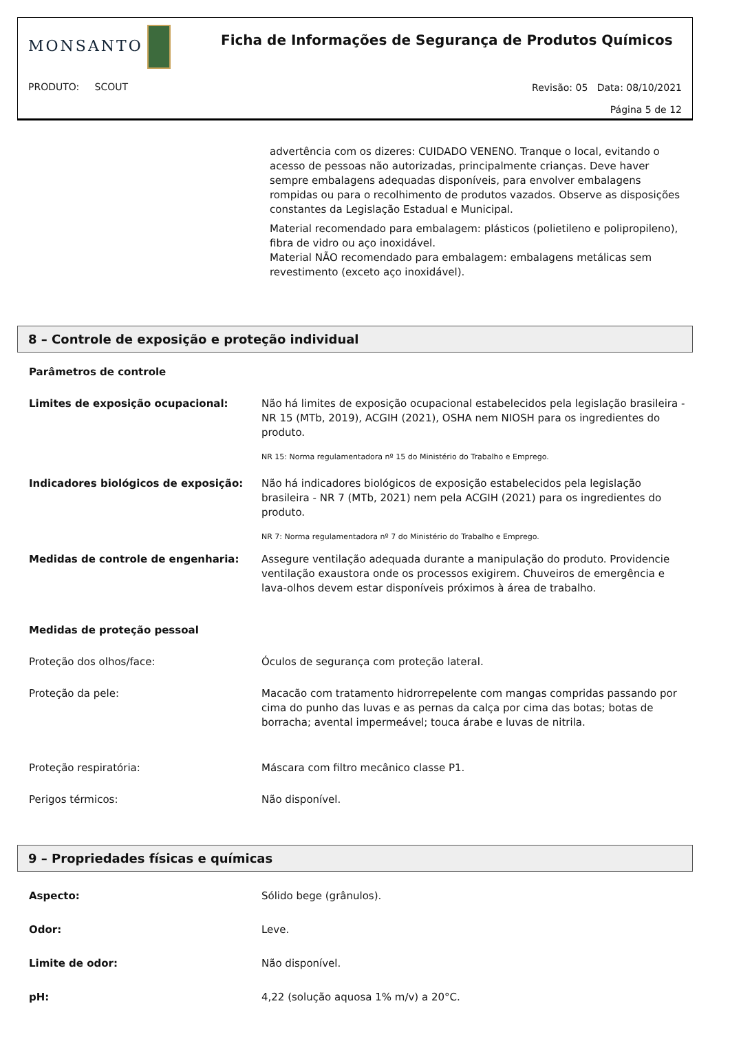MONSANTO
Ficha de Informações de Segurança de Produtos Químicos
PRODUTO: SCOUT
Revisão: 05 Data: 08/10/2021
Página 5 de 12
advertência com os dizeres: CUIDADO VENENO. Tranque o local, evitando o acesso de pessoas não autorizadas, principalmente crianças. Deve haver sempre embalagens adequadas disponíveis, para envolver embalagens rompidas ou para o recolhimento de produtos vazados. Observe as disposições constantes da Legislação Estadual e Municipal.
Material recomendado para embalagem: plásticos (polietileno e polipropileno), fibra de vidro ou aço inoxidável.
Material NÃO recomendado para embalagem: embalagens metálicas sem revestimento (exceto aço inoxidável).
8 – Controle de exposição e proteção individual
Parâmetros de controle
Limites de exposição ocupacional: Não há limites de exposição ocupacional estabelecidos pela legislação brasileira - NR 15 (MTb, 2019), ACGIH (2021), OSHA nem NIOSH para os ingredientes do produto.
NR 15: Norma regulamentadora nº 15 do Ministério do Trabalho e Emprego.
Indicadores biológicos de exposição: Não há indicadores biológicos de exposição estabelecidos pela legislação brasileira - NR 7 (MTb, 2021) nem pela ACGIH (2021) para os ingredientes do produto.
NR 7: Norma regulamentadora nº 7 do Ministério do Trabalho e Emprego.
Medidas de controle de engenharia: Assegure ventilação adequada durante a manipulação do produto. Providencie ventilação exaustora onde os processos exigirem. Chuveiros de emergência e lava-olhos devem estar disponíveis próximos à área de trabalho.
Medidas de proteção pessoal
Proteção dos olhos/face: Óculos de segurança com proteção lateral.
Proteção da pele: Macacão com tratamento hidrorrepelente com mangas compridas passando por cima do punho das luvas e as pernas da calça por cima das botas; botas de borracha; avental impermeável; touca árabe e luvas de nitrila.
Proteção respiratória: Máscara com filtro mecânico classe P1.
Perigos térmicos: Não disponível.
9 – Propriedades físicas e químicas
Aspecto: Sólido bege (grânulos).
Odor: Leve.
Limite de odor: Não disponível.
pH: 4,22 (solução aquosa 1% m/v) a 20°C.